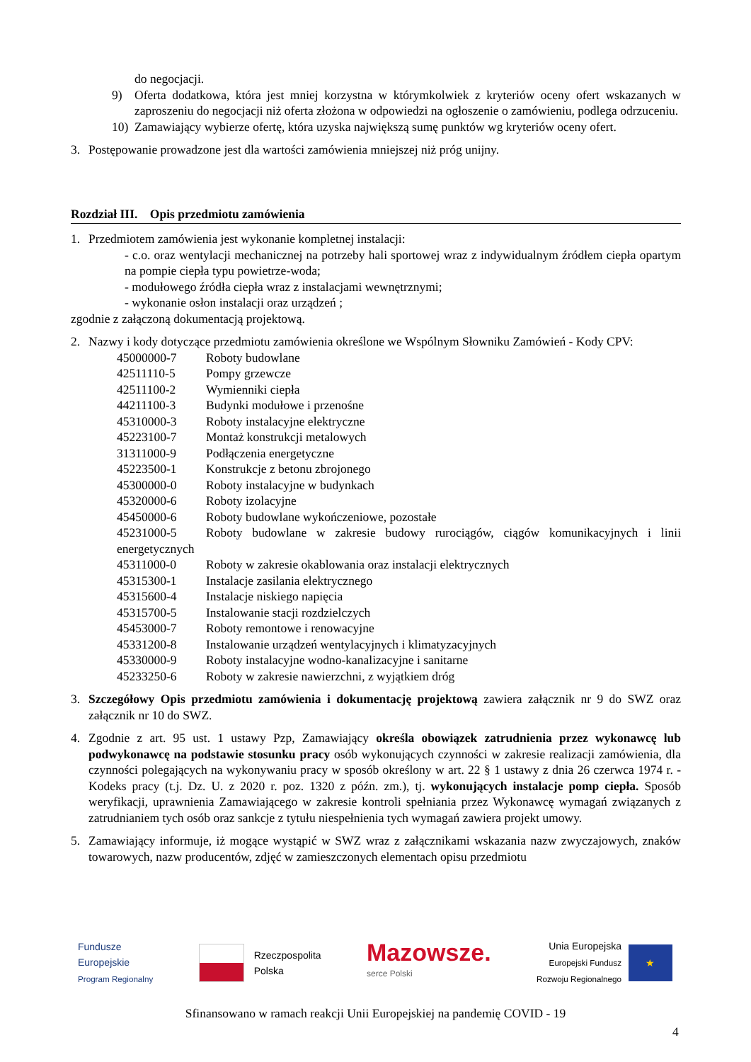do negocjacji.
9) Oferta dodatkowa, która jest mniej korzystna w którymkolwiek z kryteriów oceny ofert wskazanych w zaproszeniu do negocjacji niż oferta złożona w odpowiedzi na ogłoszenie o zamówieniu, podlega odrzuceniu.
10) Zamawiający wybierze ofertę, która uzyska największą sumę punktów wg kryteriów oceny ofert.
3. Postępowanie prowadzone jest dla wartości zamówienia mniejszej niż próg unijny.
Rozdział III. Opis przedmiotu zamówienia
1. Przedmiotem zamówienia jest wykonanie kompletnej instalacji:
- c.o. oraz wentylacji mechanicznej na potrzeby hali sportowej wraz z indywidualnym źródłem ciepła opartym na pompie ciepła typu powietrze-woda;
- modułowego źródła ciepła wraz z instalacjami wewnętrznymi;
- wykonanie osłon instalacji oraz urządzeń ;
zgodnie z załączoną dokumentacją projektową.
2. Nazwy i kody dotyczące przedmiotu zamówienia określone we Wspólnym Słowniku Zamówień - Kody CPV:
45000000-7 Roboty budowlane
42511110-5 Pompy grzewcze
42511100-2 Wymienniki ciepła
44211100-3 Budynki modułowe i przenośne
45310000-3 Roboty instalacyjne elektryczne
45223100-7 Montaż konstrukcji metalowych
31311000-9 Podłączenia energetyczne
45223500-1 Konstrukcje z betonu zbrojonego
45300000-0 Roboty instalacyjne w budynkach
45320000-6 Roboty izolacyjne
45450000-6 Roboty budowlane wykończeniowe, pozostałe
45231000-5 Roboty budowlane w zakresie budowy rurociągów, ciągów komunikacyjnych i linii energetycznych
45311000-0 Roboty w zakresie okablowania oraz instalacji elektrycznych
45315300-1 Instalacje zasilania elektrycznego
45315600-4 Instalacje niskiego napięcia
45315700-5 Instalowanie stacji rozdzielczych
45453000-7 Roboty remontowe i renowacyjne
45331200-8 Instalowanie urządzeń wentylacyjnych i klimatyzacyjnych
45330000-9 Roboty instalacyjne wodno-kanalizacyjne i sanitarne
45233250-6 Roboty w zakresie nawierzchni, z wyjątkiem dróg
3. Szczegółowy Opis przedmiotu zamówienia i dokumentację projektową zawiera załącznik nr 9 do SWZ oraz załącznik nr 10 do SWZ.
4. Zgodnie z art. 95 ust. 1 ustawy Pzp, Zamawiający określa obowiązek zatrudnienia przez wykonawcę lub podwykonawcę na podstawie stosunku pracy osób wykonujących czynności w zakresie realizacji zamówienia, dla czynności polegających na wykonywaniu pracy w sposób określony w art. 22 § 1 ustawy z dnia 26 czerwca 1974 r. - Kodeks pracy (t.j. Dz. U. z 2020 r. poz. 1320 z późn. zm.), tj. wykonujących instalacje pomp ciepła. Sposób weryfikacji, uprawnienia Zamawiającego w zakresie kontroli spełniania przez Wykonawcę wymagań związanych z zatrudnianiem tych osób oraz sankcje z tytułu niespełnienia tych wymagań zawiera projekt umowy.
5. Zamawiający informuje, iż mogące wystąpić w SWZ wraz z załącznikami wskazania nazw zwyczajowych, znaków towarowych, nazw producentów, zdjęć w zamieszczonych elementach opisu przedmiotu
Fundusze
Europejskie
Program Regionalny
Rzeczpospolita
Polska
Mazowsze.
serce Polski
Unia Europejska
Europejski Fundusz
Rozwoju Regionalnego
★
Sfinansowano w ramach reakcji Unii Europejskiej na pandemię COVID - 19
4